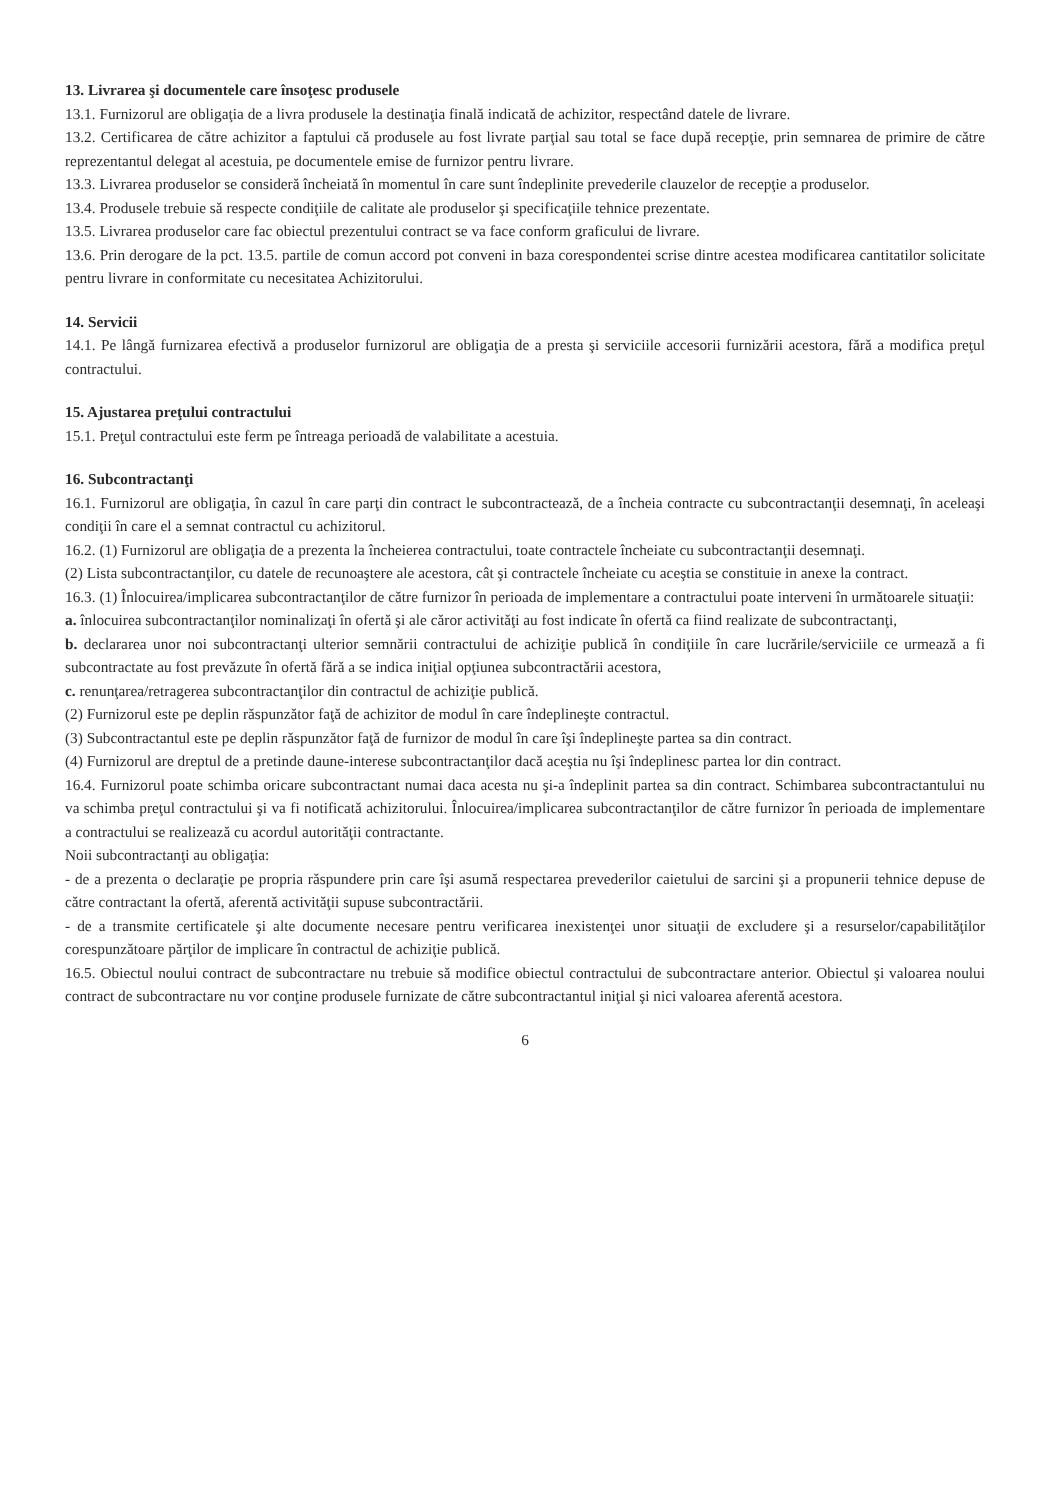13. Livrarea şi documentele care însoţesc produsele
13.1. Furnizorul are obligaţia de a livra produsele la destinaţia finală indicată de achizitor, respectând datele de livrare.
13.2. Certificarea de către achizitor a faptului că produsele au fost livrate parţial sau total se face după recepţie, prin semnarea de primire de către reprezentantul delegat al acestuia, pe documentele emise de furnizor pentru livrare.
13.3. Livrarea produselor se consideră încheiată în momentul în care sunt îndeplinite prevederile clauzelor de recepţie a produselor.
13.4. Produsele trebuie să respecte condiţiile de calitate ale produselor şi specificaţiile tehnice prezentate.
13.5. Livrarea produselor care fac obiectul prezentului contract se va face conform graficului de livrare.
13.6. Prin derogare de la pct. 13.5. partile de comun accord pot conveni in baza corespondentei scrise dintre acestea modificarea cantitatilor solicitate pentru livrare in conformitate cu necesitatea Achizitorului.
14. Servicii
14.1. Pe lângă furnizarea efectivă a produselor furnizorul are obligaţia de a presta şi serviciile accesorii furnizării acestora, fără a modifica preţul contractului.
15. Ajustarea preţului contractului
15.1. Preţul contractului este ferm pe întreaga perioadă de valabilitate a acestuia.
16. Subcontractanţi
16.1. Furnizorul are obligaţia, în cazul în care parţi din contract le subcontractează, de a încheia contracte cu subcontractanţii desemnaţi, în aceleaşi condiţii în care el a semnat contractul cu achizitorul.
16.2. (1) Furnizorul are obligaţia de a prezenta la încheierea contractului, toate contractele încheiate cu subcontractanţii desemnaţi.
(2) Lista subcontractanţilor, cu datele de recunoaştere ale acestora, cât şi contractele încheiate cu aceştia se constituie in anexe la contract.
16.3. (1) Înlocuirea/implicarea subcontractanţilor de către furnizor în perioada de implementare a contractului poate interveni în următoarele situaţii:
a. înlocuirea subcontractanţilor nominalizaţi în ofertă şi ale căror activităţi au fost indicate în ofertă ca fiind realizate de subcontractanţi,
b. declararea unor noi subcontractanţi ulterior semnării contractului de achiziţie publică în condiţiile în care lucrările/serviciile ce urmează a fi subcontractate au fost prevăzute în ofertă fără a se indica iniţial opţiunea subcontractării acestora,
c. renunţarea/retragerea subcontractanţilor din contractul de achiziţie publică.
(2) Furnizorul este pe deplin răspunzător faţă de achizitor de modul în care îndeplineşte contractul.
(3) Subcontractantul este pe deplin răspunzător faţă de furnizor de modul în care îşi îndeplineşte partea sa din contract.
(4) Furnizorul are dreptul de a pretinde daune-interese subcontractanţilor dacă aceştia nu îşi îndeplinesc partea lor din contract.
16.4. Furnizorul poate schimba oricare subcontractant numai daca acesta nu şi-a îndeplinit partea sa din contract. Schimbarea subcontractantului nu va schimba preţul contractului şi va fi notificată achizitorului. Înlocuirea/implicarea subcontractanţilor de către furnizor în perioada de implementare a contractului se realizează cu acordul autorităţii contractante.
Noii subcontractanţi au obligaţia:
- de a prezenta o declaraţie pe propria răspundere prin care îşi asumă respectarea prevederilor caietului de sarcini şi a propunerii tehnice depuse de către contractant la ofertă, aferentă activităţii supuse subcontractării.
- de a transmite certificatele şi alte documente necesare pentru verificarea inexistenţei unor situaţii de excludere şi a resurselor/capabilităţilor corespunzătoare părţilor de implicare în contractul de achiziţie publică.
16.5. Obiectul noului contract de subcontractare nu trebuie să modifice obiectul contractului de subcontractare anterior. Obiectul şi valoarea noului contract de subcontractare nu vor conţine produsele furnizate de către subcontractantul iniţial şi nici valoarea aferentă acestora.
6